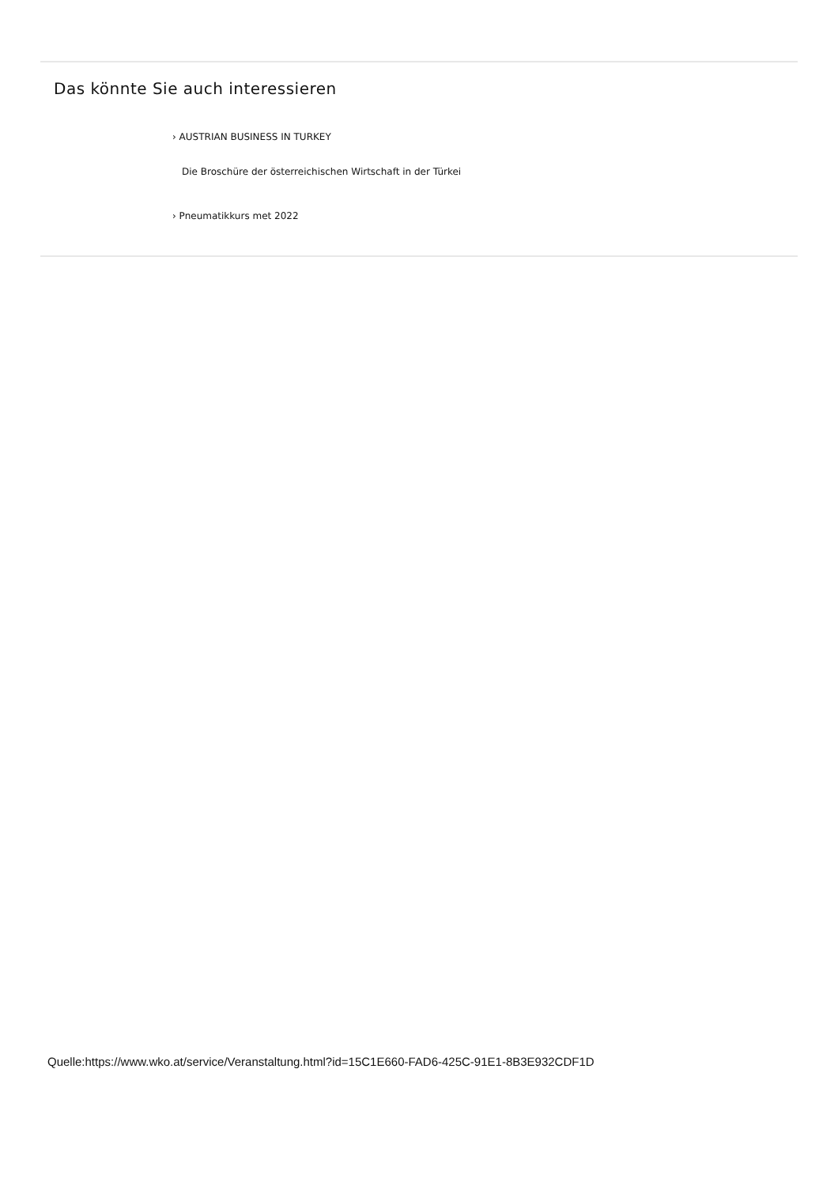Das könnte Sie auch interessieren
› AUSTRIAN BUSINESS IN TURKEY
Die Broschüre der österreichischen Wirtschaft in der Türkei
› Pneumatikkurs met 2022
Quelle:https://www.wko.at/service/Veranstaltung.html?id=15C1E660-FAD6-425C-91E1-8B3E932CDF1D